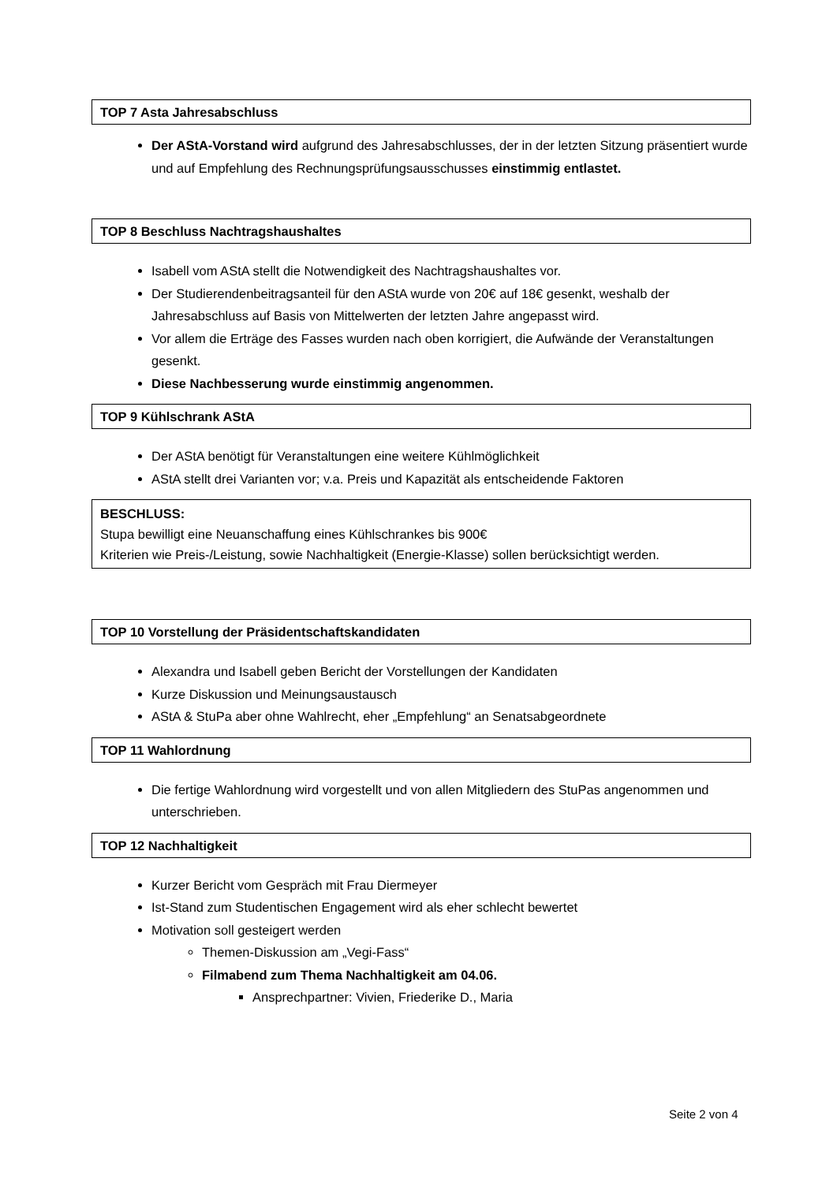TOP 7 Asta Jahresabschluss
Der AStA-Vorstand wird aufgrund des Jahresabschlusses, der in der letzten Sitzung präsentiert wurde und auf Empfehlung des Rechnungsprüfungsausschusses einstimmig entlastet.
TOP 8 Beschluss Nachtragshaushaltes
Isabell vom AStA stellt die Notwendigkeit des Nachtragshaushaltes vor.
Der Studierendenbeitragsanteil für den AStA wurde von 20€ auf 18€ gesenkt, weshalb der Jahresabschluss auf Basis von Mittelwerten der letzten Jahre angepasst wird.
Vor allem die Erträge des Fasses wurden nach oben korrigiert, die Aufwände der Veranstaltungen gesenkt.
Diese Nachbesserung wurde einstimmig angenommen.
TOP 9 Kühlschrank AStA
Der AStA benötigt für Veranstaltungen eine weitere Kühlmöglichkeit
AStA stellt drei Varianten vor; v.a. Preis und Kapazität als entscheidende Faktoren
BESCHLUSS:
Stupa bewilligt eine Neuanschaffung eines Kühlschrankes bis 900€
Kriterien wie Preis-/Leistung, sowie Nachhaltigkeit (Energie-Klasse) sollen berücksichtigt werden.
TOP 10 Vorstellung der Präsidentschaftskandidaten
Alexandra und Isabell geben Bericht der Vorstellungen der Kandidaten
Kurze Diskussion und Meinungsaustausch
AStA & StuPa aber ohne Wahlrecht, eher „Empfehlung“ an Senatsabgeordnete
TOP 11 Wahlordnung
Die fertige Wahlordnung wird vorgestellt und von allen Mitgliedern des StuPas angenommen und unterschrieben.
TOP 12 Nachhaltigkeit
Kurzer Bericht vom Gespräch mit Frau Diermeyer
Ist-Stand zum Studentischen Engagement wird als eher schlecht bewertet
Motivation soll gesteigert werden
Themen-Diskussion am „Vegi-Fass“
Filmabend zum Thema Nachhaltigkeit am 04.06.
Ansprechpartner: Vivien, Friederike D., Maria
Seite 2 von 4